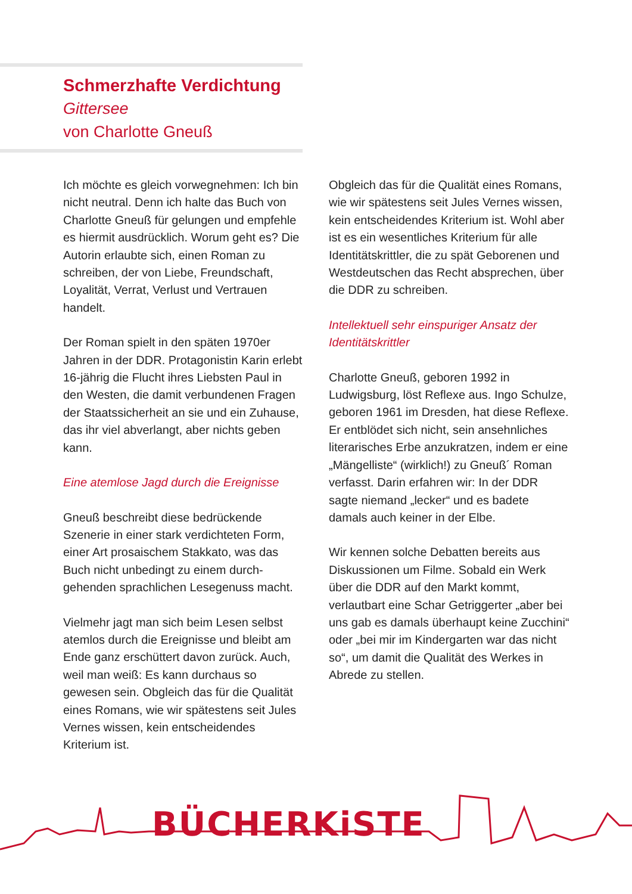Schmerzhafte Verdichtung
Gittersee
von Charlotte Gneuß
Ich möchte es gleich vorwegnehmen: Ich bin nicht neutral. Denn ich halte das Buch von Charlotte Gneuß für gelungen und empfehle es hiermit ausdrücklich. Worum geht es? Die Autorin erlaubte sich, einen Roman zu schreiben, der von Liebe, Freundschaft, Loyalität, Verrat, Verlust und Vertrauen handelt.
Der Roman spielt in den späten 1970er Jahren in der DDR. Protagonistin Karin erlebt 16-jährig die Flucht ihres Liebsten Paul in den Westen, die damit verbundenen Fragen der Staatssicherheit an sie und ein Zuhause, das ihr viel abverlangt, aber nichts geben kann.
Eine atemlose Jagd durch die Ereignisse
Gneuß beschreibt diese bedrückende Szenerie in einer stark verdichteten Form, einer Art prosaischem Stakkato, was das Buch nicht unbedingt zu einem durch-gehenden sprachlichen Lesegenuss macht.
Vielmehr jagt man sich beim Lesen selbst atemlos durch die Ereignisse und bleibt am Ende ganz erschüttert davon zurück. Auch, weil man weiß: Es kann durchaus so gewesen sein. Obgleich das für die Qualität eines Romans, wie wir spätestens seit Jules Vernes wissen, kein entscheidendes Kriterium ist.
Obgleich das für die Qualität eines Romans, wie wir spätestens seit Jules Vernes wissen, kein entscheidendes Kriterium ist. Wohl aber ist es ein wesentliches Kriterium für alle Identitätskrittler, die zu spät Geborenen und Westdeutschen das Recht absprechen, über die DDR zu schreiben.
Intellektuell sehr einspuriger Ansatz der Identitätskrittler
Charlotte Gneuß, geboren 1992 in Ludwigsburg, löst Reflexe aus. Ingo Schulze, geboren 1961 im Dresden, hat diese Reflexe. Er entblödet sich nicht, sein ansehnliches literarisches Erbe anzukratzen, indem er eine „Mängelliste“ (wirklich!) zu Gneuß´ Roman verfasst. Darin erfahren wir: In der DDR sagte niemand „lecker“ und es badete damals auch keiner in der Elbe.
Wir kennen solche Debatten bereits aus Diskussionen um Filme. Sobald ein Werk über die DDR auf den Markt kommt, verlautbart eine Schar Getriggerter „aber bei uns gab es damals überhaupt keine Zucchini“ oder „bei mir im Kindergarten war das nicht so“, um damit die Qualität des Werkes in Abrede zu stellen.
BÜCHERKiSTE